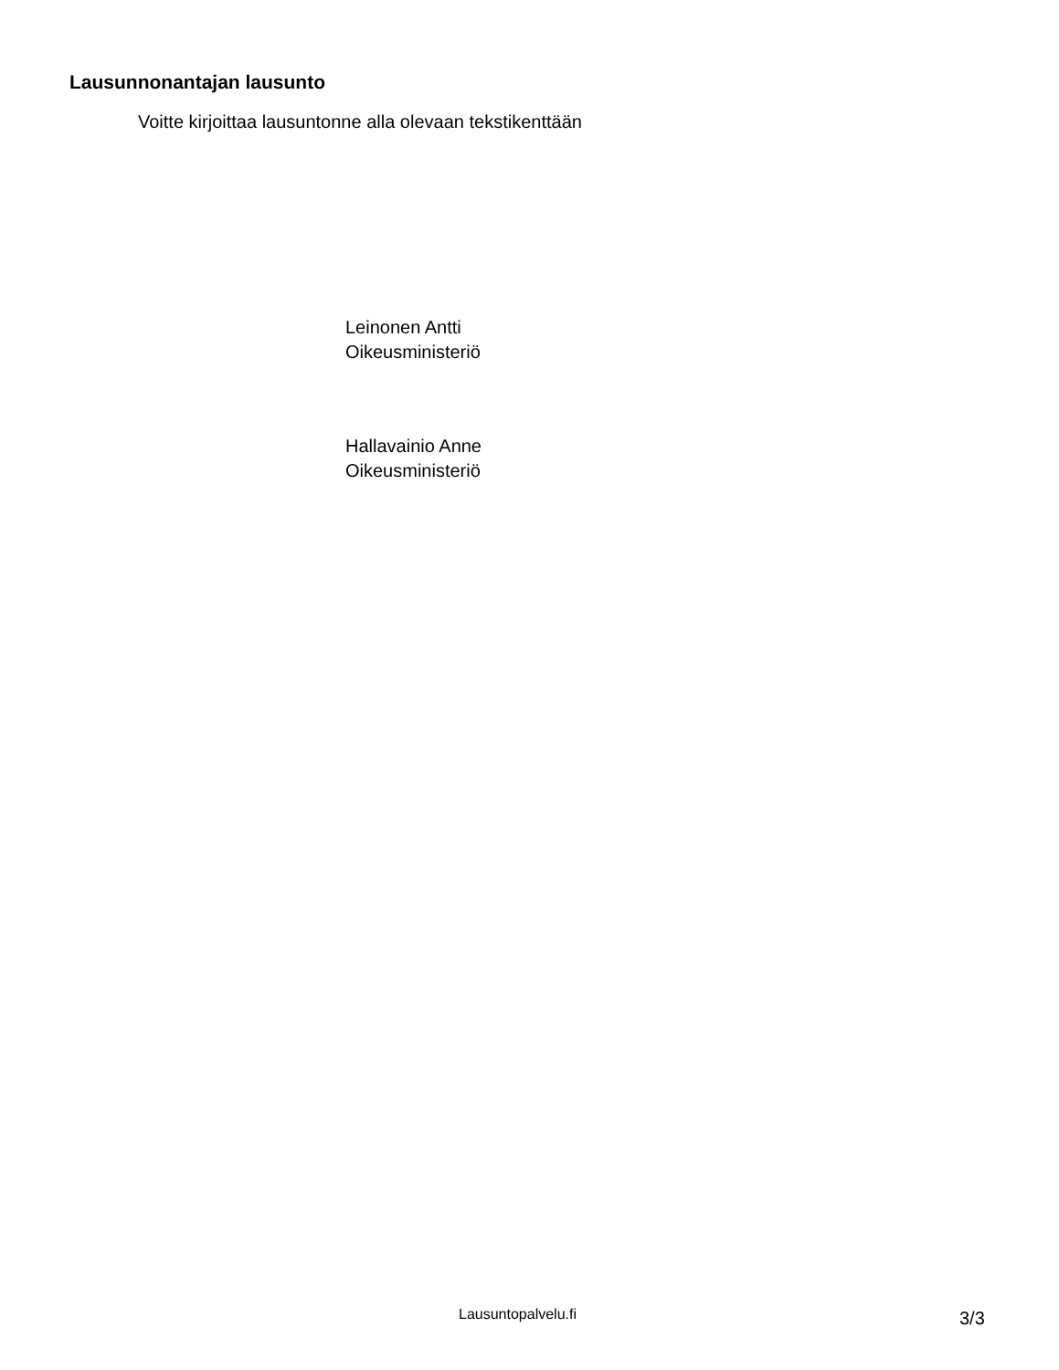Lausunnonantajan lausunto
Voitte kirjoittaa lausuntonne alla olevaan tekstikenttään
Leinonen Antti
Oikeusministeriö
Hallavainio Anne
Oikeusministeriö
Lausuntopalvelu.fi 3/3